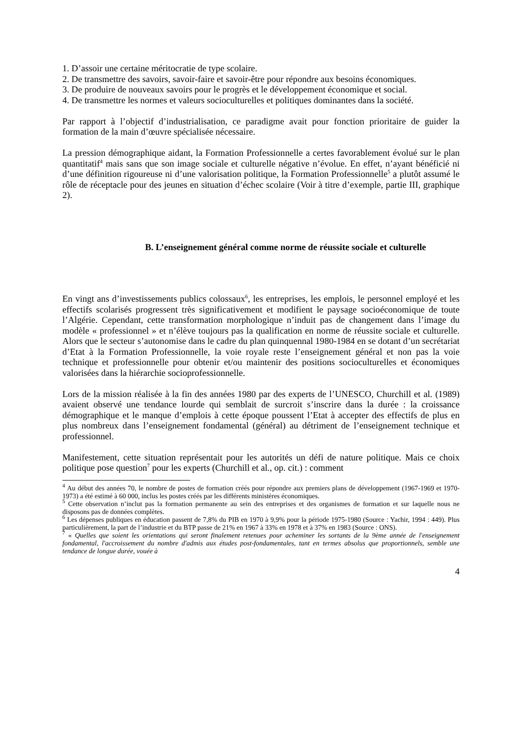1. D’assoir une certaine méritocratie de type scolaire.
2. De transmettre des savoirs, savoir-faire et savoir-être pour répondre aux besoins économiques.
3. De produire de nouveaux savoirs pour le progrès et le développement économique et social.
4. De transmettre les normes et valeurs socioculturelles et politiques dominantes dans la société.
Par rapport à l’objectif d’industrialisation, ce paradigme avait pour fonction prioritaire de guider la formation de la main d’œuvre spécialisée nécessaire.
La pression démographique aidant, la Formation Professionnelle a certes favorablement évolué sur le plan quantitatif<sup>4</sup> mais sans que son image sociale et culturelle négative n’évolue. En effet, n’ayant bénéficié ni d’une définition rigoureuse ni d’une valorisation politique, la Formation Professionnelle<sup>5</sup> a plutôt assumé le rôle de réceptacle pour des jeunes en situation d’échec scolaire (Voir à titre d’exemple, partie III, graphique 2).
B. L’enseignement général comme norme de réussite sociale et culturelle
En vingt ans d’investissements publics colossaux<sup>6</sup>, les entreprises, les emplois, le personnel employé et les effectifs scolarisés progressent très significativement et modifient le paysage socioéconomique de toute l’Algérie. Cependant, cette transformation morphologique n’induit pas de changement dans l’image du modèle « professionnel » et n’élève toujours pas la qualification en norme de réussite sociale et culturelle. Alors que le secteur s’autonomise dans le cadre du plan quinquennal 1980-1984 en se dotant d’un secrétariat d’Etat à la Formation Professionnelle, la voie royale reste l’enseignement général et non pas la voie technique et professionnelle pour obtenir et/ou maintenir des positions socioculturelles et économiques valorisées dans la hiérarchie socioprofessionnelle.
Lors de la mission réalisée à la fin des années 1980 par des experts de l’UNESCO, Churchill et al. (1989) avaient observé une tendance lourde qui semblait de surcroit s’inscrire dans la durée : la croissance démographique et le manque d’emplois à cette époque poussent l’Etat à accepter des effectifs de plus en plus nombreux dans l’enseignement fondamental (général) au détriment de l’enseignement technique et professionnel.
Manifestement, cette situation représentait pour les autorités un défi de nature politique. Mais ce choix politique pose question<sup>7</sup> pour les experts (Churchill et al., op. cit.) : comment
<sup>4</sup> Au début des années 70, le nombre de postes de formation créés pour répondre aux premiers plans de développement (1967-1969 et 1970-1973) a été estimé à 60 000, inclus les postes créés par les différents ministères économiques.
<sup>5</sup> Cette observation n’inclut pas la formation permanente au sein des entreprises et des organismes de formation et sur laquelle nous ne disposons pas de données complètes.
<sup>6</sup> Les dépenses publiques en éducation passent de 7,8% du PIB en 1970 à 9,9% pour la période 1975-1980 (Source : Yachir, 1994 : 449). Plus particulièrement, la part de l’industrie et du BTP passe de 21% en 1967 à 33% en 1978 et à 37% en 1983 (Source : ONS).
<sup>7</sup> « Quelles que soient les orientations qui seront finalement retenues pour acheminer les sortants de la 9ème année de l'enseignement fondamental, l'accroissement du nombre d'admis aux études post-fondamentales, tant en termes absolus que proportionnels, semble une tendance de longue durée, vouée à
4